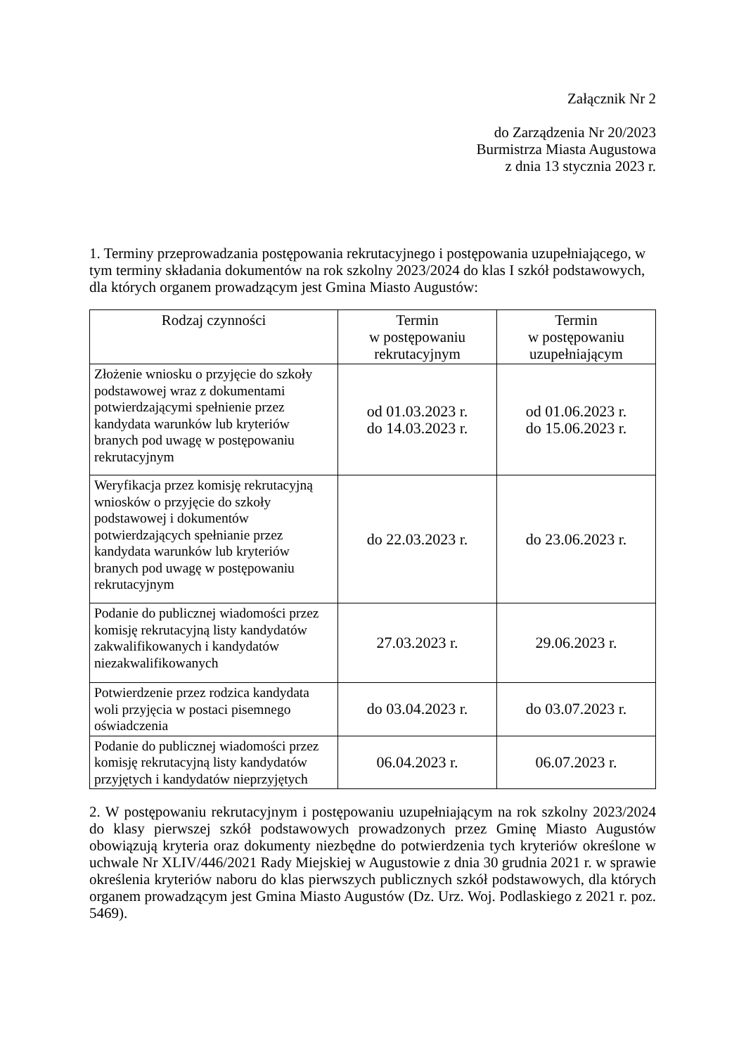Załącznik Nr 2
do Zarządzenia Nr 20/2023
Burmistrza Miasta Augustowa
z dnia 13 stycznia 2023 r.
1. Terminy przeprowadzania postępowania rekrutacyjnego i postępowania uzupełniającego, w tym terminy składania dokumentów na rok szkolny 2023/2024 do klas I szkół podstawowych, dla których organem prowadzącym jest Gmina Miasto Augustów:
| Rodzaj czynności | Termin w postępowaniu rekrutacyjnym | Termin w postępowaniu uzupełniającym |
| --- | --- | --- |
| Złożenie wniosku o przyjęcie do szkoły podstawowej wraz z dokumentami potwierdzającymi spełnienie przez kandydata warunków lub kryteriów branych pod uwagę w postępowaniu rekrutacyjnym | od 01.03.2023 r. do 14.03.2023 r. | od 01.06.2023 r. do 15.06.2023 r. |
| Weryfikacja przez komisję rekrutacyjną wniosków o przyjęcie do szkoły podstawowej i dokumentów potwierdzających spełnianie przez kandydata warunków lub kryteriów branych pod uwagę w postępowaniu rekrutacyjnym | do 22.03.2023 r. | do 23.06.2023 r. |
| Podanie do publicznej wiadomości przez komisję rekrutacyjną listy kandydatów zakwalifikowanych i kandydatów niezakwalifikowanych | 27.03.2023 r. | 29.06.2023 r. |
| Potwierdzenie przez rodzica kandydata woli przyjęcia w postaci pisemnego oświadczenia | do 03.04.2023 r. | do 03.07.2023 r. |
| Podanie do publicznej wiadomości przez komisję rekrutacyjną listy kandydatów przyjętych i kandydatów nieprzyjętych | 06.04.2023 r. | 06.07.2023 r. |
2. W postępowaniu rekrutacyjnym i postępowaniu uzupełniającym na rok szkolny 2023/2024 do klasy pierwszej szkół podstawowych prowadzonych przez Gminę Miasto Augustów obowiązują kryteria oraz dokumenty niezbędne do potwierdzenia tych kryteriów określone w uchwale Nr XLIV/446/2021 Rady Miejskiej w Augustowie z dnia 30 grudnia 2021 r. w sprawie określenia kryteriów naboru do klas pierwszych publicznych szkół podstawowych, dla których organem prowadzącym jest Gmina Miasto Augustów (Dz. Urz. Woj. Podlaskiego z 2021 r. poz. 5469).